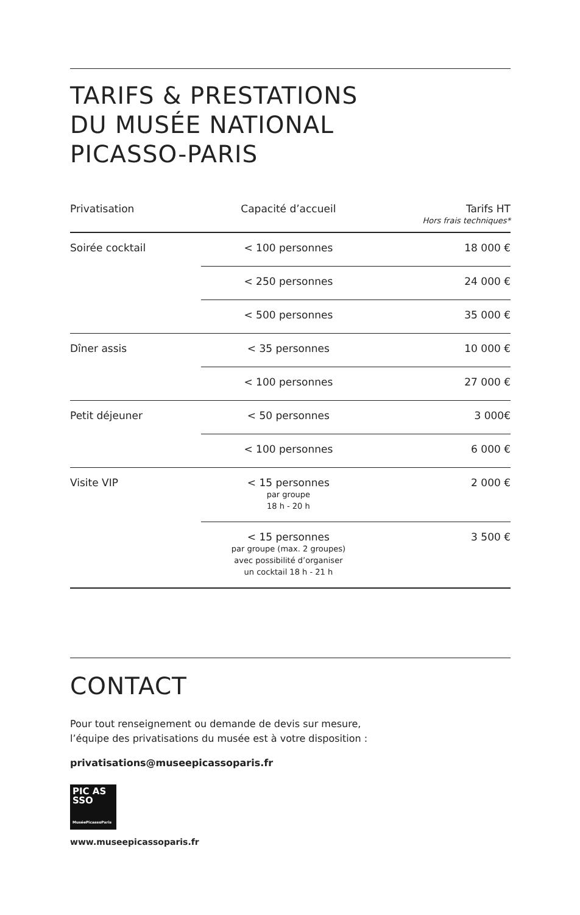TARIFS & PRESTATIONS
DU MUSÉE NATIONAL
PICASSO-PARIS
| Privatisation | Capacité d’accueil | Tarifs HT Hors frais techniques* |
| --- | --- | --- |
| Soirée cocktail | < 100 personnes | 18 000 € |
| | < 250 personnes | 24 000 € |
| | < 500 personnes | 35 000 € |
| Dîner assis | < 35 personnes | 10 000 € |
| | < 100 personnes | 27 000 € |
| Petit déjeuner | < 50 personnes | 3 000€ |
| | < 100 personnes | 6 000 € |
| Visite VIP | < 15 personnes par groupe 18 h - 20 h | 2 000 € |
| | < 15 personnes par groupe (max. 2 groupes) avec possibilité d’organiser un cocktail 18 h - 21 h | 3 500 € |
CONTACT
Pour tout renseignement ou demande de devis sur mesure,
l’équipe des privatisations du musée est à votre disposition :
privatisations@museepicassoparis.fr
PIC AS
SSO
MuséePicassoParis
www.museepicassoparis.fr